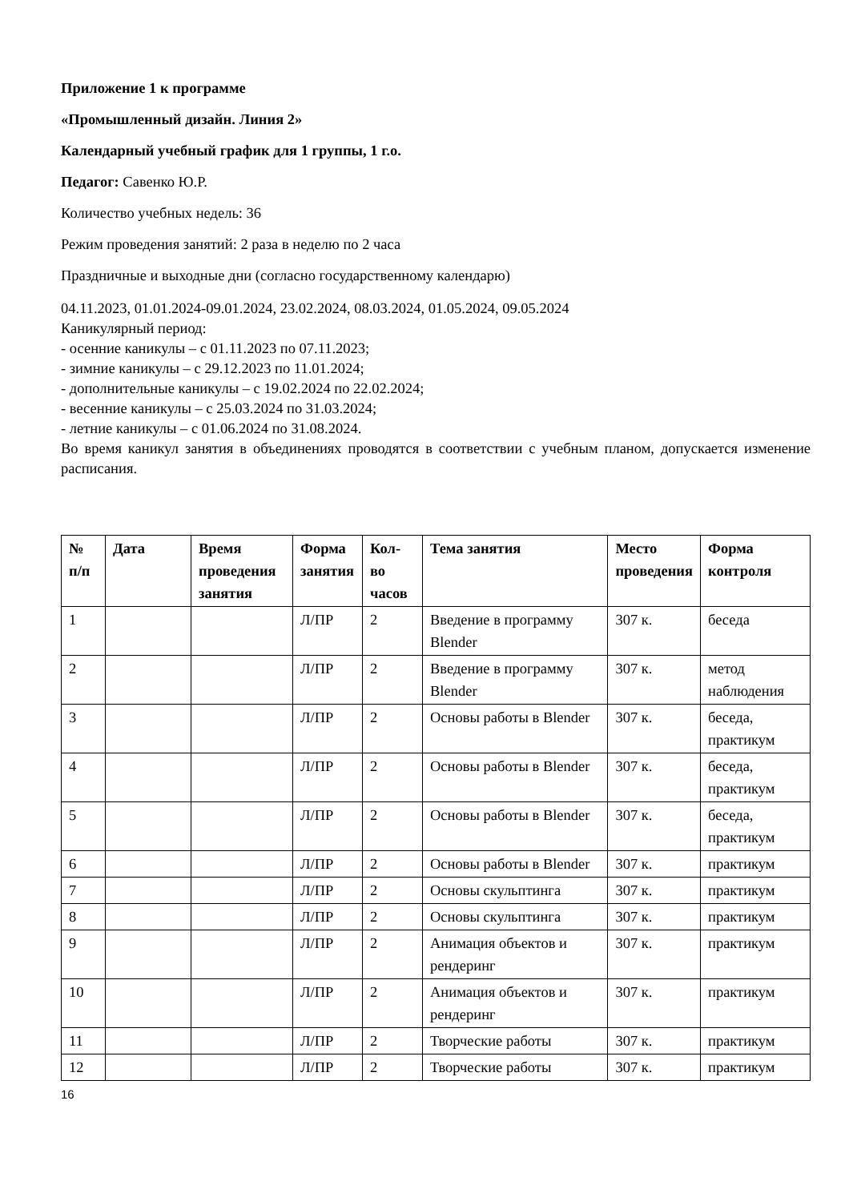Приложение 1 к программе
«Промышленный дизайн. Линия 2»
Календарный учебный график для 1 группы, 1 г.о.
Педагог: Савенко Ю.Р.
Количество учебных недель: 36
Режим проведения занятий: 2 раза в неделю по 2 часа
Праздничные и выходные дни (согласно государственному календарю)
04.11.2023, 01.01.2024-09.01.2024, 23.02.2024, 08.03.2024, 01.05.2024, 09.05.2024
Каникулярный период:
- осенние каникулы – с 01.11.2023 по 07.11.2023;
- зимние каникулы – с 29.12.2023 по 11.01.2024;
- дополнительные каникулы – с 19.02.2024 по 22.02.2024;
- весенние каникулы – с 25.03.2024 по 31.03.2024;
- летние каникулы – с 01.06.2024 по 31.08.2024.
Во время каникул занятия в объединениях проводятся в соответствии с учебным планом, допускается изменение расписания.
| № п/п | Дата | Время проведения занятия | Форма занятия | Кол-во часов | Тема занятия | Место проведения | Форма контроля |
| --- | --- | --- | --- | --- | --- | --- | --- |
| 1 | | | Л/ПР | 2 | Введение в программу Blender | 307 к. | беседа |
| 2 | | | Л/ПР | 2 | Введение в программу Blender | 307 к. | метод наблюдения |
| 3 | | | Л/ПР | 2 | Основы работы в Blender | 307 к. | беседа, практикум |
| 4 | | | Л/ПР | 2 | Основы работы в Blender | 307 к. | беседа, практикум |
| 5 | | | Л/ПР | 2 | Основы работы в Blender | 307 к. | беседа, практикум |
| 6 | | | Л/ПР | 2 | Основы работы в Blender | 307 к. | практикум |
| 7 | | | Л/ПР | 2 | Основы скульптинга | 307 к. | практикум |
| 8 | | | Л/ПР | 2 | Основы скульптинга | 307 к. | практикум |
| 9 | | | Л/ПР | 2 | Анимация объектов и рендеринг | 307 к. | практикум |
| 10 | | | Л/ПР | 2 | Анимация объектов и рендеринг | 307 к. | практикум |
| 11 | | | Л/ПР | 2 | Творческие работы | 307 к. | практикум |
| 12 | | | Л/ПР | 2 | Творческие работы | 307 к. | практикум |
16